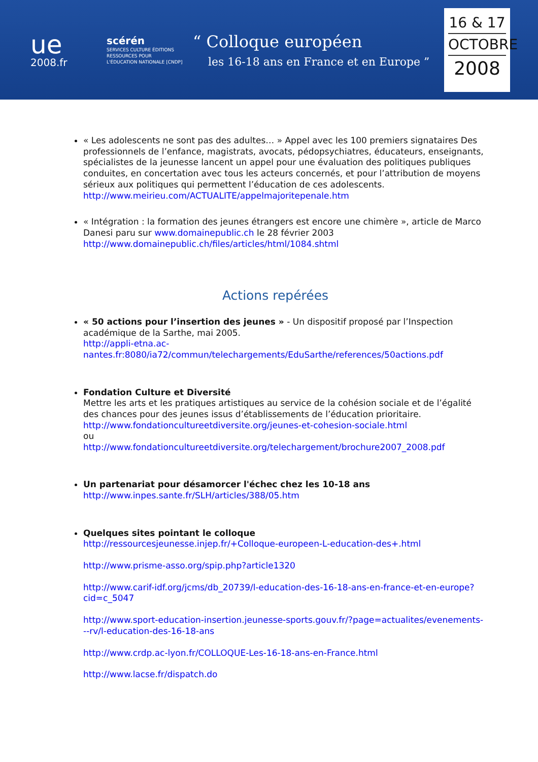ue
2008.fr
scérén
SERVICES CULTURE ÉDITIONS RESSOURCES POUR L'ÉDUCATION NATIONALE [CNDP]
“ Colloque européen
les 16-18 ans en France et en Europe ”
16 & 17
OCTOBRE
2008
« Les adolescents ne sont pas des adultes… » Appel avec les 100 premiers signataires Des professionnels de l’enfance, magistrats, avocats, pédopsychiatres, éducateurs, enseignants, spécialistes de la jeunesse lancent un appel pour une évaluation des politiques publiques conduites, en concertation avec tous les acteurs concernés, et pour l’attribution de moyens sérieux aux politiques qui permettent l’éducation de ces adolescents. http://www.meirieu.com/ACTUALITE/appelmajoritepenale.htm
« Intégration : la formation des jeunes étrangers est encore une chimère », article de Marco Danesi paru sur www.domainepublic.ch le 28 février 2003
http://www.domainepublic.ch/files/articles/html/1084.shtml
Actions repérées
« 50 actions pour l’insertion des jeunes » - Un dispositif proposé par l’Inspection académique de la Sarthe, mai 2005.
http://appli-etna.ac-nantes.fr:8080/ia72/commun/telechargements/EduSarthe/references/50actions.pdf
Fondation Culture et Diversité
Mettre les arts et les pratiques artistiques au service de la cohésion sociale et de l’égalité des chances pour des jeunes issus d’établissements de l’éducation prioritaire.
http://www.fondationcultureetdiversite.org/jeunes-et-cohesion-sociale.html
ou
http://www.fondationcultureetdiversite.org/telechargement/brochure2007_2008.pdf
Un partenariat pour désamorcer l'échec chez les 10-18 ans
http://www.inpes.sante.fr/SLH/articles/388/05.htm
Quelques sites pointant le colloque
http://ressourcesjeunesse.injep.fr/+Colloque-europeen-L-education-des+.html
http://www.prisme-asso.org/spip.php?article1320
http://www.carif-idf.org/jcms/db_20739/l-education-des-16-18-ans-en-france-et-en-europe?cid=c_5047
http://www.sport-education-insertion.jeunesse-sports.gouv.fr/?page=actualites/evenements---rv/l-education-des-16-18-ans
http://www.crdp.ac-lyon.fr/COLLOQUE-Les-16-18-ans-en-France.html
http://www.lacse.fr/dispatch.do